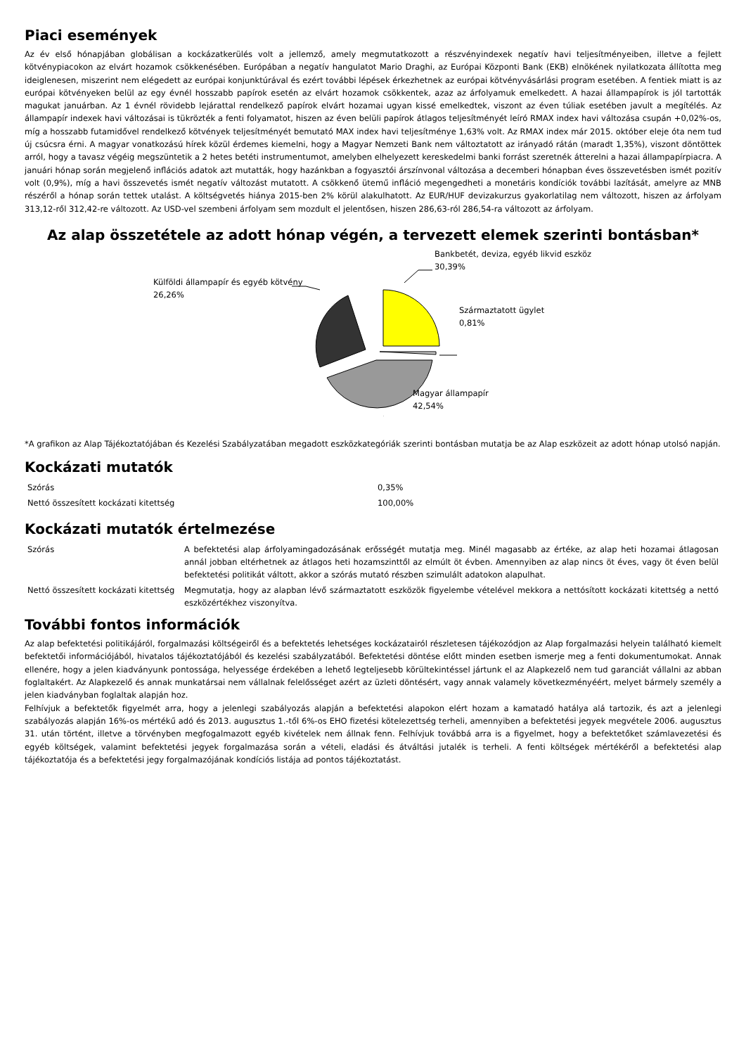Piaci események
Az év első hónapjában globálisan a kockázatkerülés volt a jellemző, amely megmutatkozott a részvényindexek negatív havi teljesítményeiben, illetve a fejlett kötvénypiacokon az elvárt hozamok csökkenésében. Európában a negatív hangulatot Mario Draghi, az Európai Központi Bank (EKB) elnökének nyilatkozata állította meg ideiglenesen, miszerint nem elégedett az európai konjunktúrával és ezért további lépések érkezhetnek az európai kötvényvásárlási program esetében. A fentiek miatt is az európai kötvényeken belül az egy évnél hosszabb papírok esetén az elvárt hozamok csökkentek, azaz az árfolyamuk emelkedett. A hazai állampapírok is jól tartották magukat januárban. Az 1 évnél rövidebb lejárattal rendelkező papírok elvárt hozamai ugyan kissé emelkedtek, viszont az éven túliak esetében javult a megítélés. Az állampapír indexek havi változásai is tükrözték a fenti folyamatot, hiszen az éven belüli papírok átlagos teljesítményét leíró RMAX index havi változása csupán +0,02%-os, míg a hosszabb futamidővel rendelkező kötvények teljesítményét bemutató MAX index havi teljesítménye 1,63% volt. Az RMAX index már 2015. október eleje óta nem tud új csúcsra érni. A magyar vonatkozású hírek közül érdemes kiemelni, hogy a Magyar Nemzeti Bank nem változtatott az irányadó rátán (maradt 1,35%), viszont döntöttek arról, hogy a tavasz végéig megszüntetik a 2 hetes betéti instrumentumot, amelyben elhelyezett kereskedelmi banki forrást szeretnék átterelni a hazai állampapírpiacra. A januári hónap során megjelenő inflációs adatok azt mutatták, hogy hazánkban a fogyasztói árszínvonal változása a decemberi hónapban éves összevetésben ismét pozitív volt (0,9%), míg a havi összevetés ismét negatív változást mutatott. A csökkenő ütemű infláció megengedheti a monetáris kondíciók további lazítását, amelyre az MNB részéről a hónap során tettek utalást. A költségvetés hiánya 2015-ben 2% körül alakulhatott. Az EUR/HUF devizakurzus gyakorlatilag nem változott, hiszen az árfolyam 313,12-ről 312,42-re változott. Az USD-vel szembeni árfolyam sem mozdult el jelentősen, hiszen 286,63-ról 286,54-ra változott az árfolyam.
Az alap összetétele az adott hónap végén, a tervezett elemek szerinti bontásban*
Bankbetét, deviza, egyéb likvid eszköz
30,39%
Külföldi állampapír és egyéb kötvény
26,26%
Származtatott ügylet
0,81%
Magyar állampapír
42,54%
*A grafikon az Alap Tájékoztatójában és Kezelési Szabályzatában megadott eszközkategóriák szerinti bontásban mutatja be az Alap eszközeit az adott hónap utolsó napján.
Kockázati mutatók
| Szórás | 0,35% |
| Nettó összesített kockázati kitettség | 100,00% |
Kockázati mutatók értelmezése
| Szórás | A befektetési alap árfolyamingadozásának erősségét mutatja meg. Minél magasabb az értéke, az alap heti hozamai átlagosan annál jobban eltérhetnek az átlagos heti hozamszinttől az elmúlt öt évben. Amennyiben az alap nincs öt éves, vagy öt éven belül befektetési politikát váltott, akkor a szórás mutató részben szimulált adatokon alapulhat. |
| Nettó összesített kockázati kitettség | Megmutatja, hogy az alapban lévő származtatott eszközök figyelembe vételével mekkora a nettósított kockázati kitettség a nettó eszközértékhez viszonyítva. |
További fontos információk
Az alap befektetési politikájáról, forgalmazási költségeiről és a befektetés lehetséges kockázatairól részletesen tájékozódjon az Alap forgalmazási helyein található kiemelt befektetői információjából, hivatalos tájékoztatójából és kezelési szabályzatából. Befektetési döntése előtt minden esetben ismerje meg a fenti dokumentumokat. Annak ellenére, hogy a jelen kiadványunk pontossága, helyessége érdekében a lehető legteljesebb körültekintéssel jártunk el az Alapkezelő nem tud garanciát vállalni az abban foglaltakért. Az Alapkezelő és annak munkatársai nem vállalnak felelősséget azért az üzleti döntésért, vagy annak valamely következményéért, melyet bármely személy a jelen kiadványban foglaltak alapján hoz.
Felhívjuk a befektetők figyelmét arra, hogy a jelenlegi szabályozás alapján a befektetési alapokon elért hozam a kamatadó hatálya alá tartozik, és azt a jelenlegi szabályozás alapján 16%-os mértékű adó és 2013. augusztus 1.-től 6%-os EHO fizetési kötelezettség terheli, amennyiben a befektetési jegyek megvétele 2006. augusztus 31. után történt, illetve a törvényben megfogalmazott egyéb kivételek nem állnak fenn. Felhívjuk továbbá arra is a figyelmet, hogy a befektetőket számlavezetési és egyéb költségek, valamint befektetési jegyek forgalmazása során a vételi, eladási és átváltási jutalék is terheli. A fenti költségek mértékéről a befektetési alap tájékoztatója és a befektetési jegy forgalmazójának kondíciós listája ad pontos tájékoztatást.